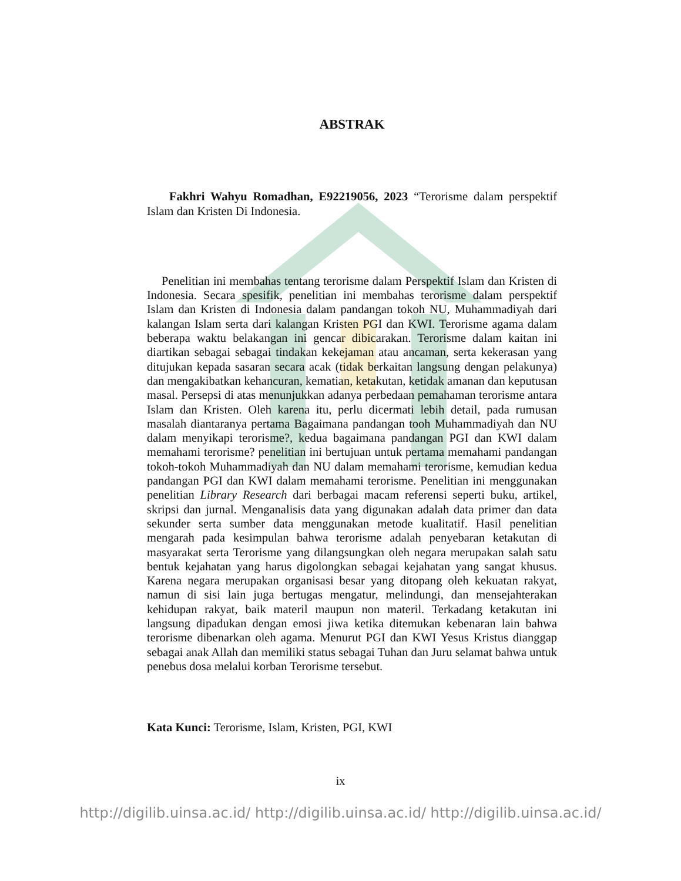ABSTRAK
Fakhri Wahyu Romadhan, E92219056, 2023 “Terorisme dalam perspektif Islam dan Kristen Di Indonesia.
Penelitian ini membahas tentang terorisme dalam Perspektif Islam dan Kristen di Indonesia. Secara spesifik, penelitian ini membahas terorisme dalam perspektif Islam dan Kristen di Indonesia dalam pandangan tokoh NU, Muhammadiyah dari kalangan Islam serta dari kalangan Kristen PGI dan KWI. Terorisme agama dalam beberapa waktu belakangan ini gencar dibicarakan. Terorisme dalam kaitan ini diartikan sebagai sebagai tindakan kekejaman atau ancaman, serta kekerasan yang ditujukan kepada sasaran secara acak (tidak berkaitan langsung dengan pelakunya) dan mengakibatkan kehancuran, kematian, ketakutan, ketidak amanan dan keputusan masal. Persepsi di atas menunjukkan adanya perbedaan pemahaman terorisme antara Islam dan Kristen. Oleh karena itu, perlu dicermati lebih detail, pada rumusan masalah diantaranya pertama Bagaimana pandangan tooh Muhammadiyah dan NU dalam menyikapi terorisme?, kedua bagaimana pandangan PGI dan KWI dalam memahami terorisme? penelitian ini bertujuan untuk pertama memahami pandangan tokoh-tokoh Muhammadiyah dan NU dalam memahami terorisme, kemudian kedua pandangan PGI dan KWI dalam memahami terorisme. Penelitian ini menggunakan penelitian Library Research dari berbagai macam referensi seperti buku, artikel, skripsi dan jurnal. Menganalisis data yang digunakan adalah data primer dan data sekunder serta sumber data menggunakan metode kualitatif. Hasil penelitian mengarah pada kesimpulan bahwa terorisme adalah penyebaran ketakutan di masyarakat serta Terorisme yang dilangsungkan oleh negara merupakan salah satu bentuk kejahatan yang harus digolongkan sebagai kejahatan yang sangat khusus. Karena negara merupakan organisasi besar yang ditopang oleh kekuatan rakyat, namun di sisi lain juga bertugas mengatur, melindungi, dan mensejahterakan kehidupan rakyat, baik materil maupun non materil. Terkadang ketakutan ini langsung dipadukan dengan emosi jiwa ketika ditemukan kebenaran lain bahwa terorisme dibenarkan oleh agama. Menurut PGI dan KWI Yesus Kristus dianggap sebagai anak Allah dan memiliki status sebagai Tuhan dan Juru selamat bahwa untuk penebus dosa melalui korban Terorisme tersebut.
Kata Kunci: Terorisme, Islam, Kristen, PGI, KWI
ix
http://digilib.uinsa.ac.id/ http://digilib.uinsa.ac.id/ http://digilib.uinsa.ac.id/